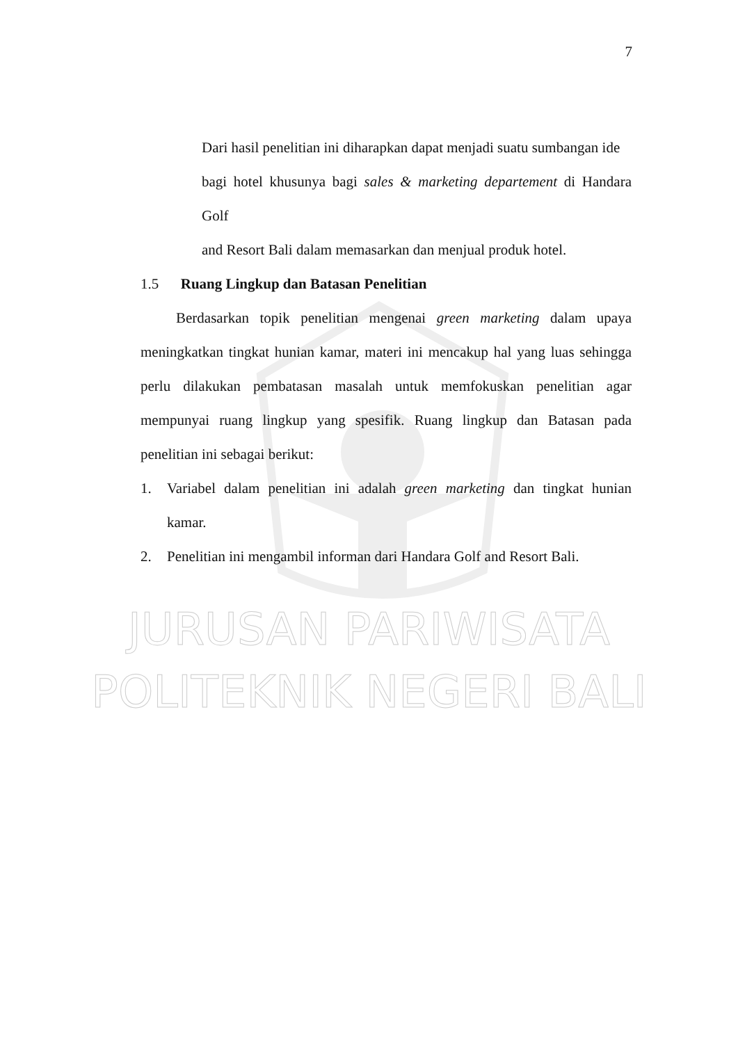JURUSAN PARIWISATA
POLITEKNIK NEGERI BALI
7
Dari hasil penelitian ini diharapkan dapat menjadi suatu sumbangan ide
bagi hotel khusunya bagi sales & marketing departement di Handara Golf
and Resort Bali dalam memasarkan dan menjual produk hotel.
1.5 Ruang Lingkup dan Batasan Penelitian
Berdasarkan topik penelitian mengenai green marketing dalam upaya meningkatkan tingkat hunian kamar, materi ini mencakup hal yang luas sehingga perlu dilakukan pembatasan masalah untuk memfokuskan penelitian agar mempunyai ruang lingkup yang spesifik. Ruang lingkup dan Batasan pada penelitian ini sebagai berikut:
1. Variabel dalam penelitian ini adalah green marketing dan tingkat hunian kamar.
2. Penelitian ini mengambil informan dari Handara Golf and Resort Bali.